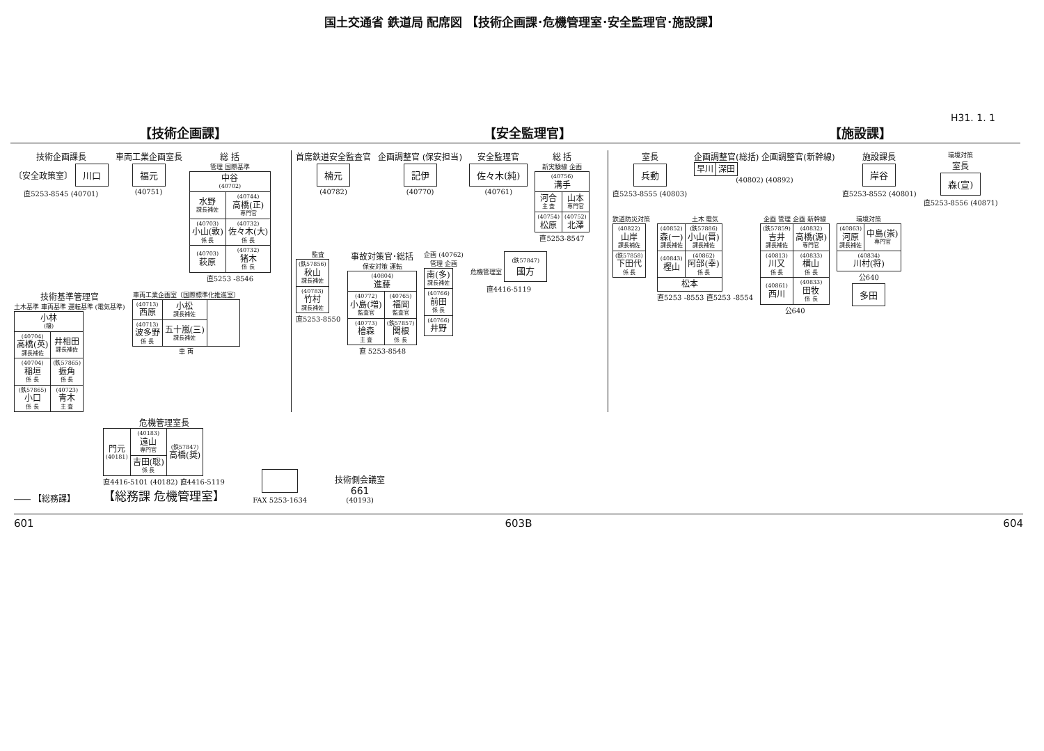国土交通省 鉄道局 配席図 【技術企画課･危機管理室･安全監理官･施設課】
H31. 1. 1
【技術企画課】 【安全監理官】 【施設課】
技術企画課長
〔安全政策室〕 川口
直5253-8545 (40701)
車両工業企画室長
福元
(40751)
総 括
管理 国際基準
| 中谷 (40702) | |
| 水野 課長補佐 | (40744) 高橋(正) 専門官 |
| (40703) 小山(敦) 係 長 | (40732) 佐々木(大) 係 長 |
| (40703) 萩原 | (40732) 猪木 係 長 |
直5253 -8546
技術基準管理官
土木基準 車両基準 運転基準 (電気基準)
| 小林 (穣) | |
| (40704) 高橋(英) 課長補佐 | 井相田 課長補佐 |
| (40704) 稲垣 係 長 | (鉄57865) 振角 係 長 |
| (鉄57865) 小口 係 長 | (40723) 青木 主 査 |
車両工業企画室〔国際標準化推進室〕
| (40713) 西原 | 小松 課長補佐 | |
| (40713) 波多野 係 長 | 五十嵐(三) 課長補佐 | |
車 両
首席鉄道安全監査官
楠元
(40782)
企画調整官 (保安担当)
記伊
(40770)
安全監理官
佐々木(純)
(40761)
総 括
新実験線 企画
| (40756) 溝手 | |
| 河合 主 査 | 山本 専門官 |
| (40754) 松原 | (40752) 北澤 |
直5253-8547
監査
| (鉄57856) 秋山 課長補佐 |
| (40783) 竹村 課長補佐 |
直5253-8550
事故対策官･総括
保安対策 運転
| (40804) 進藤 | |
| (40772) 小島(増) 監査官 | (40765) 福岡 監査官 |
| (40773) 檜森 主 査 | (鉄57857) 関根 係 長 |
直 5253-8548
企画 (40762)
管理 企画
| 南(多) 課長補佐 |
| (40766) 前田 係 長 |
| (40766) 井野 |
危機管理室 (鉄57847) 國方
直4416-5119
室長
兵動
直5253-8555 (40803)
企画調整官(総括) 企画調整官(新幹線)
| 早川 | 深田 |
(40802) (40892)
施設課長
岸谷
直5253-8552 (40801)
環境対策
室長
森(宣)
直5253-8556 (40871)
鉄道防災対策
| (40822) 山岸 課長補佐 |
| (鉄57858) 下田代 係 長 |
土木 電気
| (40852) 森(一) 課長補佐 | (鉄57886) 小山(晋) 課長補佐 |
| (40843) 樫山 | (40862) 阿部(幸) 係 長 |
| 松本 | |
直5253 -8553 直5253 -8554
企画 管理 企画 新幹線
| (鉄57859) 吉井 課長補佐 | (40832) 高橋(源) 専門官 |
| (40813) 川又 係 長 | (40833) 横山 係 長 |
| (40861) 西川 | (40833) 田牧 係 長 |
公640
環境対策
| (40863) 河原 課長補佐 | 中島(崇) 専門官 |
| (40834) 川村(将) | |
公640
多田
―― 【総務課】
危機管理室長
| 門元 (40181) | (40183) 遠山 専門官 | (鉄57847) 高橋(奨) |
| | 吉田(聡) 係 長 | |
直4416-5101 (40182) 直4416-5119
【総務課 危機管理室】
FAX 5253-1634
技術側会議室
661
(40193)
601 603B 604